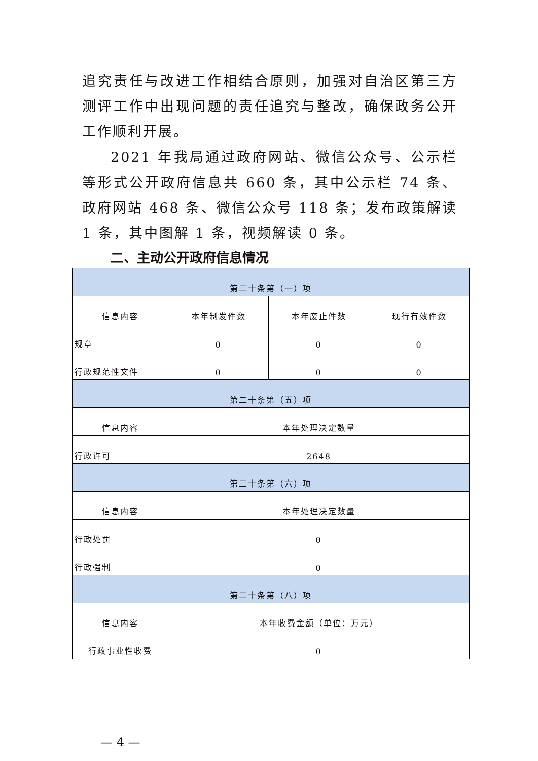追究责任与改进工作相结合原则，加强对自治区第三方测评工作中出现问题的责任追究与整改，确保政务公开工作顺利开展。
2021 年我局通过政府网站、微信公众号、公示栏等形式公开政府信息共 660 条，其中公示栏 74 条、政府网站 468 条、微信公众号 118 条；发布政策解读 1 条，其中图解 1 条，视频解读 0 条。
二、主动公开政府信息情况
| 第二十条第（一）项 | | | |
| 信息内容 | 本年制发件数 | 本年废止件数 | 现行有效件数 |
| 规章 | 0 | 0 | 0 |
| 行政规范性文件 | 0 | 0 | 0 |
| 第二十条第（五）项 | | | |
| 信息内容 | 本年处理决定数量 | | |
| 行政许可 | 2648 | | |
| 第二十条第（六）项 | | | |
| 信息内容 | 本年处理决定数量 | | |
| 行政处罚 | 0 | | |
| 行政强制 | 0 | | |
| 第二十条第（八）项 | | | |
| 信息内容 | 本年收费金额（单位：万元） | | |
| 行政事业性收费 | 0 | | |
— 4 —